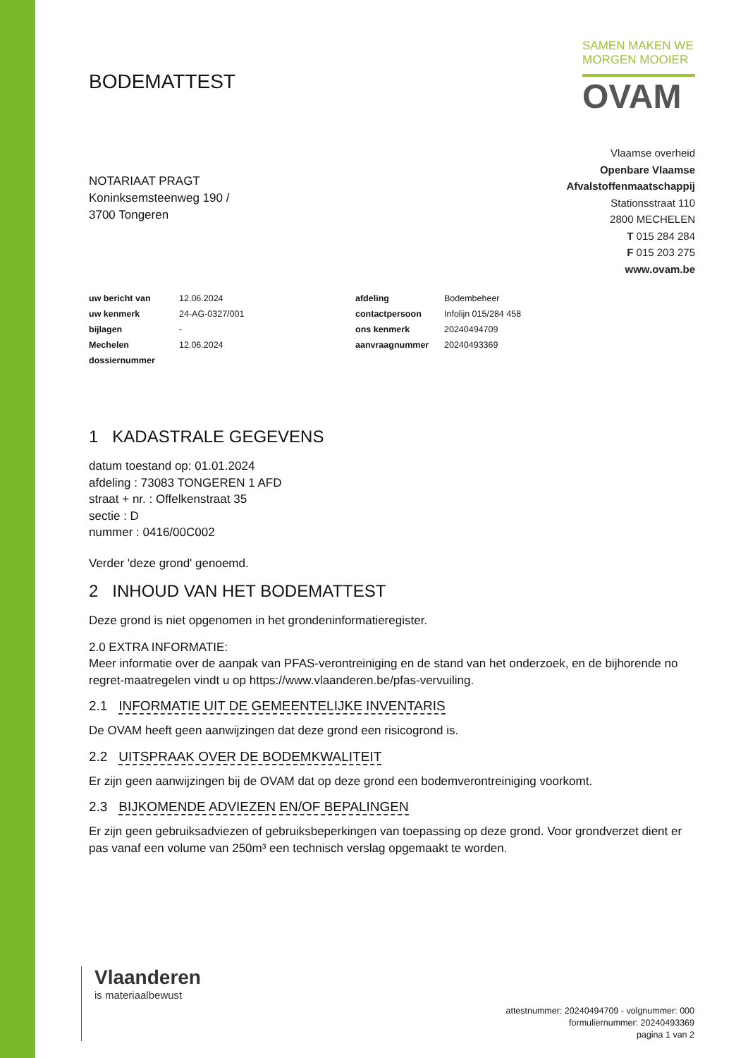BODEMATTEST
SAMEN MAKEN WE
MORGEN MOOIER
OVAM
NOTARIAAT PRAGT
Koninksemsteenweg 190 /
3700 Tongeren
Vlaamse overheid
Openbare Vlaamse
Afvalstoffenmaatschappij
Stationsstraat 110
2800 MECHELEN
T 015 284 284
F 015 203 275
www.ovam.be
| uw bericht van | 12.06.2024 | afdeling | Bodembeheer |
| uw kenmerk | 24-AG-0327/001 | contactpersoon | Infolijn 015/284 458 |
| bijlagen | - | ons kenmerk | 20240494709 |
| Mechelen | 12.06.2024 | aanvraagnummer | 20240493369 |
| dossiernummer | | | |
1 KADASTRALE GEGEVENS
datum toestand op: 01.01.2024
afdeling : 73083 TONGEREN 1 AFD
straat + nr. : Offelkenstraat 35
sectie : D
nummer : 0416/00C002
Verder 'deze grond' genoemd.
2 INHOUD VAN HET BODEMATTEST
Deze grond is niet opgenomen in het grondeninformatieregister.
2.0 EXTRA INFORMATIE:
Meer informatie over de aanpak van PFAS-verontreiniging en de stand van het onderzoek, en de bijhorende no regret-maatregelen vindt u op https://www.vlaanderen.be/pfas-vervuiling.
2.1 INFORMATIE UIT DE GEMEENTELIJKE INVENTARIS
De OVAM heeft geen aanwijzingen dat deze grond een risicogrond is.
2.2 UITSPRAAK OVER DE BODEMKWALITEIT
Er zijn geen aanwijzingen bij de OVAM dat op deze grond een bodemverontreiniging voorkomt.
2.3 BIJKOMENDE ADVIEZEN EN/OF BEPALINGEN
Er zijn geen gebruiksadviezen of gebruiksbeperkingen van toepassing op deze grond. Voor grondverzet dient er pas vanaf een volume van 250m³ een technisch verslag opgemaakt te worden.
Vlaanderen
is materiaalbewust
attestnummer: 20240494709 - volgnummer: 000
formuliernummer: 20240493369
pagina 1 van 2